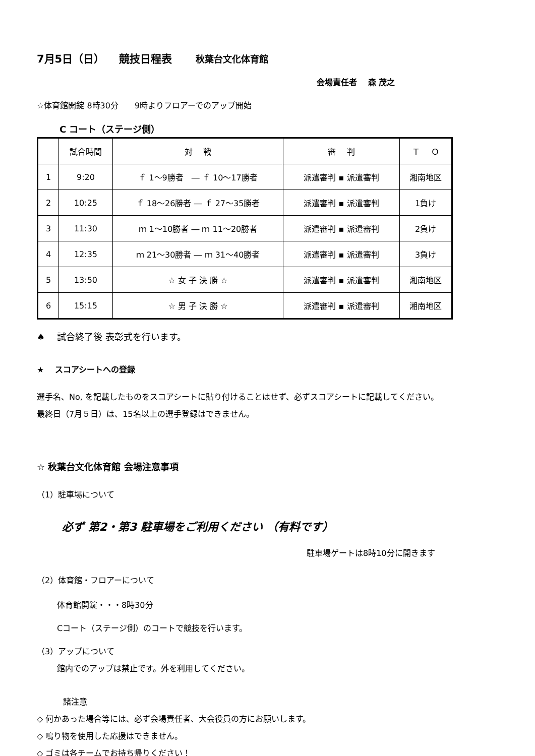7月5日（日） 　競技日程表 秋葉台文化体育館
会場責任者　 森 茂之
☆体育館開錠 8時30分　　9時よりフロアーでのアップ開始
C コート（ステージ側）
| | 試合時間 | 対 戦 | 審 判 | Ｔ Ｏ |
| --- | --- | --- | --- | --- |
| 1 | 9:20 | ｆ 1～9勝者 ― ｆ 10～17勝者 | 派遣審判 ▪ 派遣審判 | 湘南地区 |
| 2 | 10:25 | ｆ 18～26勝者 ― ｆ 27～35勝者 | 派遣審判 ▪ 派遣審判 | 1負け |
| 3 | 11:30 | ｍ 1～10勝者 ― ｍ 11～20勝者 | 派遣審判 ▪ 派遣審判 | 2負け |
| 4 | 12:35 | ｍ 21～30勝者 ― ｍ 31～40勝者 | 派遣審判 ▪ 派遣審判 | 3負け |
| 5 | 13:50 | ☆ 女 子 決 勝 ☆ | 派遣審判 ▪ 派遣審判 | 湘南地区 |
| 6 | 15:15 | ☆ 男 子 決 勝 ☆ | 派遣審判 ▪ 派遣審判 | 湘南地区 |
♠　 試合終了後 表彰式を行います。
★　 スコアシートへの登録
選手名、No, を記載したものをスコアシートに貼り付けることはせず、必ずスコアシートに記載してください。
最終日（7月５日）は、15名以上の選手登録はできません。
☆ 秋葉台文化体育館 会場注意事項
（1）駐車場について
必ず 第2・第3 駐車場をご利用ください （有料です）
駐車場ゲートは8時10分に開きます
（2）体育館・フロアーについて
体育館開錠・・・8時30分
Cコート（ステージ側）のコートで競技を行います。
（3）アップについて
館内でのアップは禁止です。外を利用してください。
諸注意
◇ 何かあった場合等には、必ず会場責任者、大会役員の方にお願いします。
◇ 鳴り物を使用した応援はできません。
◇ ゴミは各チームでお持ち帰りください！